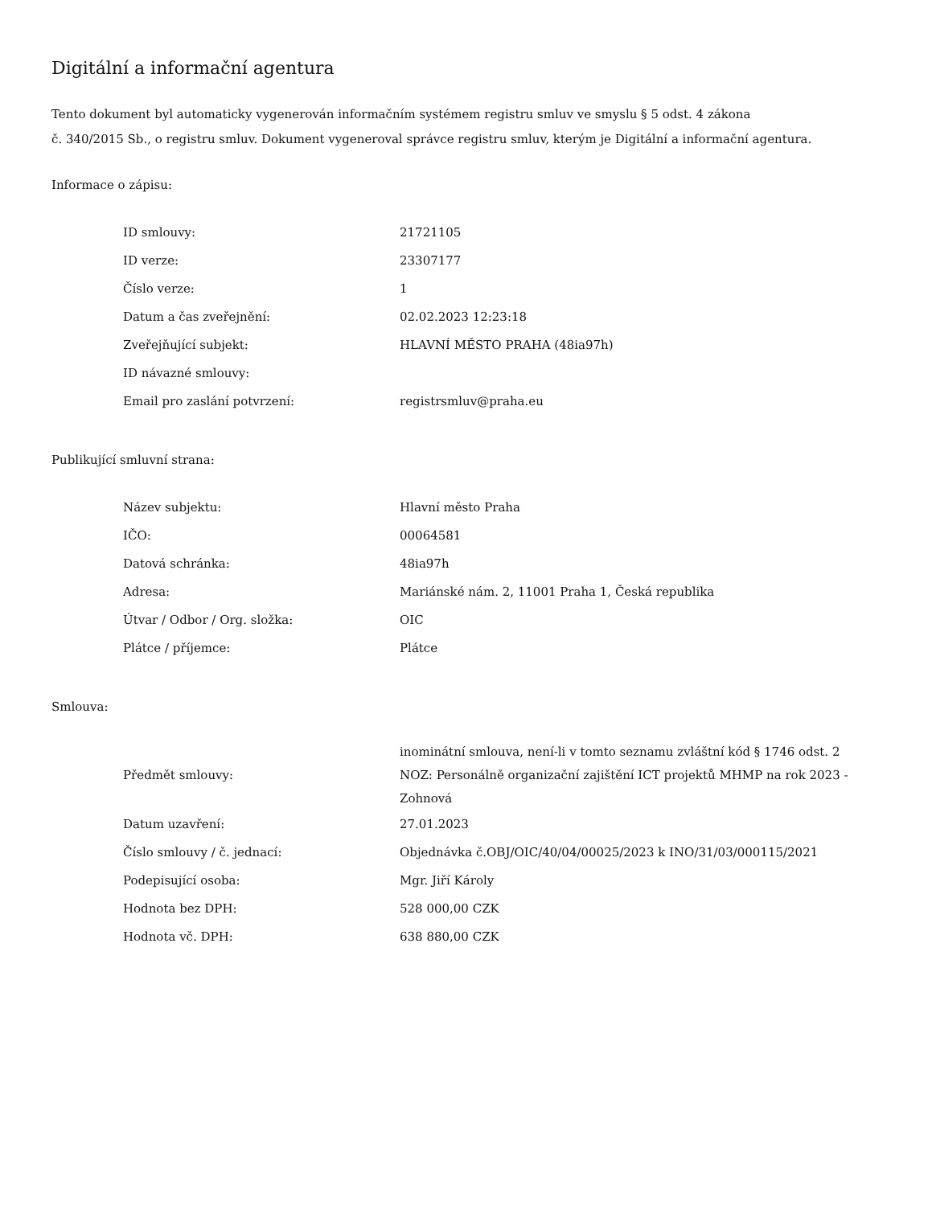Digitální a informační agentura
Tento dokument byl automaticky vygenerován informačním systémem registru smluv ve smyslu § 5 odst. 4 zákona
č. 340/2015 Sb., o registru smluv. Dokument vygeneroval správce registru smluv, kterým je Digitální a informační agentura.
Informace o zápisu:
| ID smlouvy: | 21721105 |
| ID verze: | 23307177 |
| Číslo verze: | 1 |
| Datum a čas zveřejnění: | 02.02.2023 12:23:18 |
| Zveřejňující subjekt: | HLAVNÍ MĚSTO PRAHA (48ia97h) |
| ID návazné smlouvy: | |
| Email pro zaslání potvrzení: | registrsmluv@praha.eu |
Publikující smluvní strana:
| Název subjektu: | Hlavní město Praha |
| IČO: | 00064581 |
| Datová schránka: | 48ia97h |
| Adresa: | Mariánské nám. 2, 11001 Praha 1, Česká republika |
| Útvar / Odbor / Org. složka: | OIC |
| Plátce / příjemce: | Plátce |
Smlouva:
| Předmět smlouvy: | inominátní smlouva, není-li v tomto seznamu zvláštní kód § 1746 odst. 2 NOZ: Personálně organizační zajištění ICT projektů MHMP na rok 2023 - Zohnová |
| Datum uzavření: | 27.01.2023 |
| Číslo smlouvy / č. jednací: | Objednávka č.OBJ/OIC/40/04/00025/2023 k INO/31/03/000115/2021 |
| Podepisující osoba: | Mgr. Jiří Károly |
| Hodnota bez DPH: | 528 000,00 CZK |
| Hodnota vč. DPH: | 638 880,00 CZK |